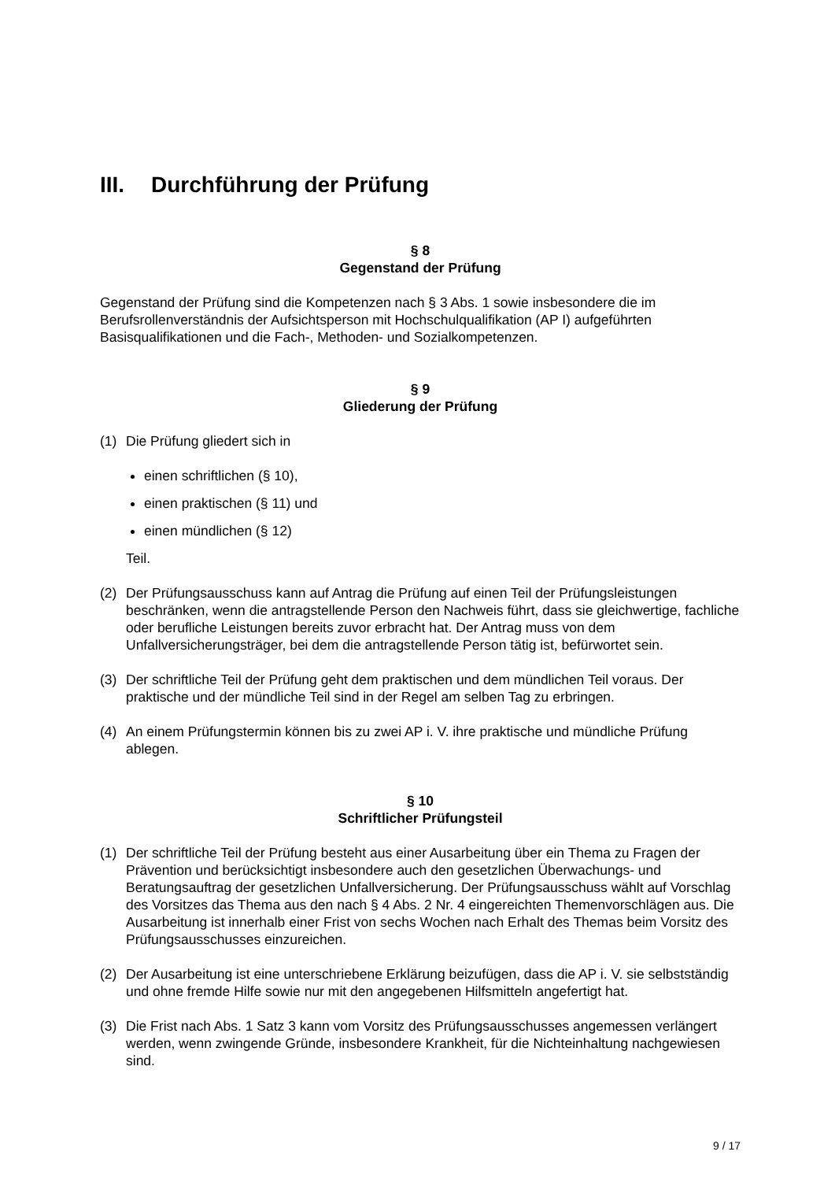III. Durchführung der Prüfung
§ 8
Gegenstand der Prüfung
Gegenstand der Prüfung sind die Kompetenzen nach § 3 Abs. 1 sowie insbesondere die im Berufsrollenverständnis der Aufsichtsperson mit Hochschulqualifikation (AP I) aufgeführten Basisqualifikationen und die Fach-, Methoden- und Sozialkompetenzen.
§ 9
Gliederung der Prüfung
(1) Die Prüfung gliedert sich in
einen schriftlichen (§ 10),
einen praktischen (§ 11) und
einen mündlichen (§ 12)
Teil.
(2) Der Prüfungsausschuss kann auf Antrag die Prüfung auf einen Teil der Prüfungsleistungen beschränken, wenn die antragstellende Person den Nachweis führt, dass sie gleichwertige, fachliche oder berufliche Leistungen bereits zuvor erbracht hat. Der Antrag muss von dem Unfallversicherungsträger, bei dem die antragstellende Person tätig ist, befürwortet sein.
(3) Der schriftliche Teil der Prüfung geht dem praktischen und dem mündlichen Teil voraus. Der praktische und der mündliche Teil sind in der Regel am selben Tag zu erbringen.
(4) An einem Prüfungstermin können bis zu zwei AP i. V. ihre praktische und mündliche Prüfung ablegen.
§ 10
Schriftlicher Prüfungsteil
(1) Der schriftliche Teil der Prüfung besteht aus einer Ausarbeitung über ein Thema zu Fragen der Prävention und berücksichtigt insbesondere auch den gesetzlichen Überwachungs- und Beratungsauftrag der gesetzlichen Unfallversicherung. Der Prüfungsausschuss wählt auf Vorschlag des Vorsitzes das Thema aus den nach § 4 Abs. 2 Nr. 4 eingereichten Themenvorschlägen aus. Die Ausarbeitung ist innerhalb einer Frist von sechs Wochen nach Erhalt des Themas beim Vorsitz des Prüfungsausschusses einzureichen.
(2) Der Ausarbeitung ist eine unterschriebene Erklärung beizufügen, dass die AP i. V. sie selbstständig und ohne fremde Hilfe sowie nur mit den angegebenen Hilfsmitteln angefertigt hat.
(3) Die Frist nach Abs. 1 Satz 3 kann vom Vorsitz des Prüfungsausschusses angemessen verlängert werden, wenn zwingende Gründe, insbesondere Krankheit, für die Nichteinhaltung nachgewiesen sind.
9 / 17